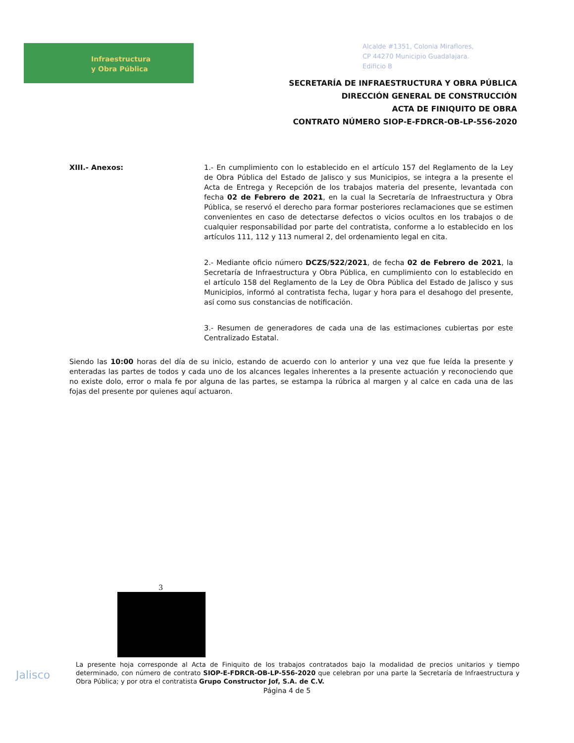Infraestructura
y Obra Pública
Alcalde #1351, Colonia Miraflores,
CP 44270 Municipio Guadalajara.
Edificio B
SECRETARÍA DE INFRAESTRUCTURA Y OBRA PÚBLICA
DIRECCIÓN GENERAL DE CONSTRUCCIÓN
ACTA DE FINIQUITO DE OBRA
CONTRATO NÚMERO SIOP-E-FDRCR-OB-LP-556-2020
XIII.- Anexos: 1.- En cumplimiento con lo establecido en el artículo 157 del Reglamento de la Ley de Obra Pública del Estado de Jalisco y sus Municipios, se integra a la presente el Acta de Entrega y Recepción de los trabajos materia del presente, levantada con fecha 02 de Febrero de 2021, en la cual la Secretaría de Infraestructura y Obra Pública, se reservó el derecho para formar posteriores reclamaciones que se estimen convenientes en caso de detectarse defectos o vicios ocultos en los trabajos o de cualquier responsabilidad por parte del contratista, conforme a lo establecido en los artículos 111, 112 y 113 numeral 2, del ordenamiento legal en cita.
2.- Mediante oficio número DCZS/522/2021, de fecha 02 de Febrero de 2021, la Secretaría de Infraestructura y Obra Pública, en cumplimiento con lo establecido en el artículo 158 del Reglamento de la Ley de Obra Pública del Estado de Jalisco y sus Municipios, informó al contratista fecha, lugar y hora para el desahogo del presente, así como sus constancias de notificación.
3.- Resumen de generadores de cada una de las estimaciones cubiertas por este Centralizado Estatal.
Siendo las 10:00 horas del día de su inicio, estando de acuerdo con lo anterior y una vez que fue leída la presente y enteradas las partes de todos y cada uno de los alcances legales inherentes a la presente actuación y reconociendo que no existe dolo, error o mala fe por alguna de las partes, se estampa la rúbrica al margen y al calce en cada una de las fojas del presente por quienes aquí actuaron.
3
Jalisco
La presente hoja corresponde al Acta de Finiquito de los trabajos contratados bajo la modalidad de precios unitarios y tiempo determinado, con número de contrato SIOP-E-FDRCR-OB-LP-556-2020 que celebran por una parte la Secretaría de Infraestructura y Obra Pública; y por otra el contratista Grupo Constructor Jof, S.A. de C.V.
Página 4 de 5